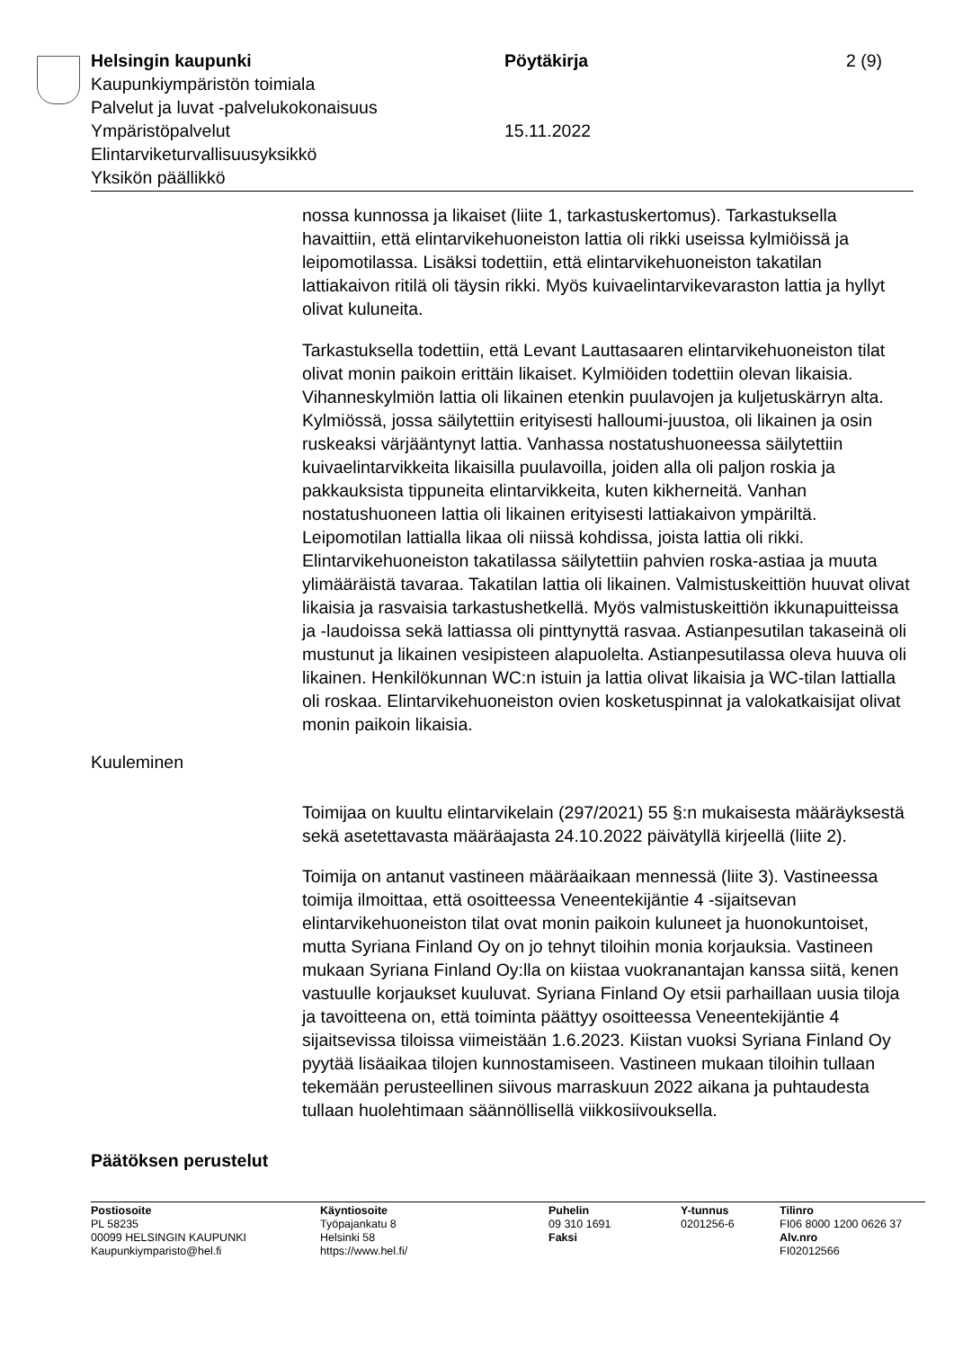Helsingin kaupunki Pöytäkirja 2 (9)
Kaupunkiympäristön toimiala
Palvelut ja luvat -palvelukokonaisuus
Ympäristöpalvelut 15.11.2022
Elintarviketurvallisuusyksikkö
Yksikön päällikkö
nossa kunnossa ja likaiset (liite 1, tarkastuskertomus). Tarkastuksella havaittiin, että elintarvikehuoneiston lattia oli rikki useissa kylmiöissä ja leipomotilassa. Lisäksi todettiin, että elintarvikehuoneiston takatilan lattiakaivon ritilä oli täysin rikki. Myös kuivaelintarvikevaraston lattia ja hyllyt olivat kuluneita.
Tarkastuksella todettiin, että Levant Lauttasaaren elintarvikehuoneiston tilat olivat monin paikoin erittäin likaiset. Kylmiöiden todettiin olevan likaisia. Vihanneskylmiön lattia oli likainen etenkin puulavojen ja kuljetuskärryn alta. Kylmiössä, jossa säilytettiin erityisesti halloumi-juustoa, oli likainen ja osin ruskeaksi värjääntynyt lattia. Vanhassa nostatushuoneessa säilytettiin kuivaelintarvikkeita likaisilla puulavoilla, joiden alla oli paljon roskia ja pakkauksista tippuneita elintarvikkeita, kuten kikherneitä. Vanhan nostatushuoneen lattia oli likainen erityisesti lattiakaivon ympäriltä. Leipomotilan lattialla likaa oli niissä kohdissa, joista lattia oli rikki. Elintarvikehuoneiston takatilassa säilytettiin pahvien roska-astiaa ja muuta ylimääräistä tavaraa. Takatilan lattia oli likainen. Valmistuskeittiön huuvat olivat likaisia ja rasvaisia tarkastushetkellä. Myös valmistuskeittiön ikkunapuitteissa ja -laudoissa sekä lattiassa oli pinttynyttä rasvaa. Astianpesutilan takaseinä oli mustunut ja likainen vesipisteen alapuolelta. Astianpesutilassa oleva huuva oli likainen. Henkilökunnan WC:n istuin ja lattia olivat likaisia ja WC-tilan lattialla oli roskaa. Elintarvikehuoneiston ovien kosketuspinnat ja valokatkaisijat olivat monin paikoin likaisia.
Kuuleminen
Toimijaa on kuultu elintarvikelain (297/2021) 55 §:n mukaisesta määräyksestä sekä asetettavasta määräajasta 24.10.2022 päivätyllä kirjeellä (liite 2).
Toimija on antanut vastineen määräaikaan mennessä (liite 3). Vastineessa toimija ilmoittaa, että osoitteessa Veneentekijäntie 4 -sijaitsevan elintarvikehuoneiston tilat ovat monin paikoin kuluneet ja huonokuntoiset, mutta Syriana Finland Oy on jo tehnyt tiloihin monia korjauksia. Vastineen mukaan Syriana Finland Oy:lla on kiistaa vuokranantajan kanssa siitä, kenen vastuulle korjaukset kuuluvat. Syriana Finland Oy etsii parhaillaan uusia tiloja ja tavoitteena on, että toiminta päättyy osoitteessa Veneentekijäntie 4 sijaitsevissa tiloissa viimeistään 1.6.2023. Kiistan vuoksi Syriana Finland Oy pyytää lisäaikaa tilojen kunnostamiseen. Vastineen mukaan tiloihin tullaan tekemään perusteellinen siivous marraskuun 2022 aikana ja puhtaudesta tullaan huolehtimaan säännöllisellä viikkosiivouksella.
Päätöksen perustelut
Postiosoite
PL 58235
00099 HELSINGIN KAUPUNKI
Kaupunkiymparisto@hel.fi
Käyntiosoite
Työpajankatu 8
Helsinki 58
https://www.hel.fi/
Puhelin
09 310 1691
Faksi
Y-tunnus
0201256-6
Tilinro
FI06 8000 1200 0626 37
Alv.nro
FI02012566